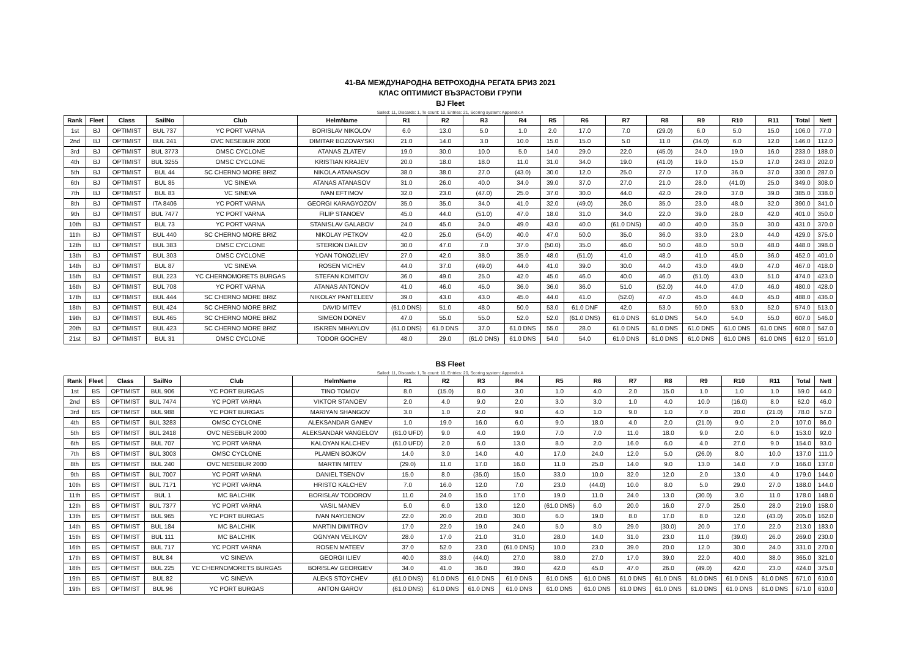41-ВА МЕЖДУНАРОДНА ВЕТРОХОДНА РЕГАТА БРИЗ 2021
КЛАС ОПТИМИСТ ВЪЗРАСТОВИ ГРУПИ
BJ Fleet
Sailed: 11, Discards: 1, To count: 10, Entries: 21, Scoring system: Appendix A
| Rank | Fleet | Class | SailNo | Club | HelmName | R1 | R2 | R3 | R4 | R5 | R6 | R7 | R8 | R9 | R10 | R11 | Total | Nett |
| --- | --- | --- | --- | --- | --- | --- | --- | --- | --- | --- | --- | --- | --- | --- | --- | --- | --- | --- |
| 1st | BJ | OPTIMIST | BUL 737 | YC PORT VARNA | BORISLAV NIKOLOV | 6.0 | 13.0 | 5.0 | 1.0 | 2.0 | 17.0 | 7.0 | (29.0) | 6.0 | 5.0 | 15.0 | 106.0 | 77.0 |
| 2nd | BJ | OPTIMIST | BUL 241 | OVC NESEBUR 2000 | DIMITAR BOZOVAYSKI | 21.0 | 14.0 | 3.0 | 10.0 | 15.0 | 15.0 | 5.0 | 11.0 | (34.0) | 6.0 | 12.0 | 146.0 | 112.0 |
| 3rd | BJ | OPTIMIST | BUL 3773 | OMSC CYCLONE | ATANAS ZLATEV | 19.0 | 30.0 | 10.0 | 5.0 | 14.0 | 29.0 | 22.0 | (45.0) | 24.0 | 19.0 | 16.0 | 233.0 | 188.0 |
| 4th | BJ | OPTIMIST | BUL 3255 | OMSC CYCLONE | KRISTIAN KRAJEV | 20.0 | 18.0 | 18.0 | 11.0 | 31.0 | 34.0 | 19.0 | (41.0) | 19.0 | 15.0 | 17.0 | 243.0 | 202.0 |
| 5th | BJ | OPTIMIST | BUL 44 | SC CHERNO MORE BRIZ | NIKOLA ATANASOV | 38.0 | 38.0 | 27.0 | (43.0) | 30.0 | 12.0 | 25.0 | 27.0 | 17.0 | 36.0 | 37.0 | 330.0 | 287.0 |
| 6th | BJ | OPTIMIST | BUL 85 | VC SINEVA | ATANAS ATANASOV | 31.0 | 26.0 | 40.0 | 34.0 | 39.0 | 37.0 | 27.0 | 21.0 | 28.0 | (41.0) | 25.0 | 349.0 | 308.0 |
| 7th | BJ | OPTIMIST | BUL 83 | VC SINEVA | IVAN EFTIMOV | 32.0 | 23.0 | (47.0) | 25.0 | 37.0 | 30.0 | 44.0 | 42.0 | 29.0 | 37.0 | 39.0 | 385.0 | 338.0 |
| 8th | BJ | OPTIMIST | ITA 8406 | YC PORT VARNA | GEORGI KARAGYOZOV | 35.0 | 35.0 | 34.0 | 41.0 | 32.0 | (49.0) | 26.0 | 35.0 | 23.0 | 48.0 | 32.0 | 390.0 | 341.0 |
| 9th | BJ | OPTIMIST | BUL 7477 | YC PORT VARNA | FILIP STANOEV | 45.0 | 44.0 | (51.0) | 47.0 | 18.0 | 31.0 | 34.0 | 22.0 | 39.0 | 28.0 | 42.0 | 401.0 | 350.0 |
| 10th | BJ | OPTIMIST | BUL 73 | YC PORT VARNA | STANISLAV GALABOV | 24.0 | 45.0 | 24.0 | 49.0 | 43.0 | 40.0 | (61.0 DNS) | 40.0 | 40.0 | 35.0 | 30.0 | 431.0 | 370.0 |
| 11th | BJ | OPTIMIST | BUL 440 | SC CHERNO MORE BRIZ | NIKOLAY PETKOV | 42.0 | 25.0 | (54.0) | 40.0 | 47.0 | 50.0 | 35.0 | 36.0 | 33.0 | 23.0 | 44.0 | 429.0 | 375.0 |
| 12th | BJ | OPTIMIST | BUL 383 | OMSC CYCLONE | STERION DAILOV | 30.0 | 47.0 | 7.0 | 37.0 | (50.0) | 35.0 | 46.0 | 50.0 | 48.0 | 50.0 | 48.0 | 448.0 | 398.0 |
| 13th | BJ | OPTIMIST | BUL 303 | OMSC CYCLONE | YOAN TONOZLIEV | 27.0 | 42.0 | 38.0 | 35.0 | 48.0 | (51.0) | 41.0 | 48.0 | 41.0 | 45.0 | 36.0 | 452.0 | 401.0 |
| 14th | BJ | OPTIMIST | BUL 87 | VC SINEVA | ROSEN VICHEV | 44.0 | 37.0 | (49.0) | 44.0 | 41.0 | 39.0 | 30.0 | 44.0 | 43.0 | 49.0 | 47.0 | 467.0 | 418.0 |
| 15th | BJ | OPTIMIST | BUL 223 | YC CHERNOMORETS BURGAS | STEFAN KOMITOV | 36.0 | 49.0 | 25.0 | 42.0 | 45.0 | 46.0 | 40.0 | 46.0 | (51.0) | 43.0 | 51.0 | 474.0 | 423.0 |
| 16th | BJ | OPTIMIST | BUL 708 | YC PORT VARNA | ATANAS ANTONOV | 41.0 | 46.0 | 45.0 | 36.0 | 36.0 | 36.0 | 51.0 | (52.0) | 44.0 | 47.0 | 46.0 | 480.0 | 428.0 |
| 17th | BJ | OPTIMIST | BUL 444 | SC CHERNO MORE BRIZ | NIKOLAY PANTELEEV | 39.0 | 43.0 | 43.0 | 45.0 | 44.0 | 41.0 | (52.0) | 47.0 | 45.0 | 44.0 | 45.0 | 488.0 | 436.0 |
| 18th | BJ | OPTIMIST | BUL 424 | SC CHERNO MORE BRIZ | DAVID MITEV | (61.0 DNS) | 51.0 | 48.0 | 50.0 | 53.0 | 61.0 DNF | 42.0 | 53.0 | 50.0 | 53.0 | 52.0 | 574.0 | 513.0 |
| 19th | BJ | OPTIMIST | BUL 465 | SC CHERNO MORE BRIZ | SIMEON DONEV | 47.0 | 55.0 | 55.0 | 52.0 | 52.0 | (61.0 DNS) | 61.0 DNS | 61.0 DNS | 54.0 | 54.0 | 55.0 | 607.0 | 546.0 |
| 20th | BJ | OPTIMIST | BUL 423 | SC CHERNO MORE BRIZ | ISKREN MIHAYLOV | (61.0 DNS) | 61.0 DNS | 37.0 | 61.0 DNS | 55.0 | 28.0 | 61.0 DNS | 61.0 DNS | 61.0 DNS | 61.0 DNS | 61.0 DNS | 608.0 | 547.0 |
| 21st | BJ | OPTIMIST | BUL 31 | OMSC CYCLONE | TODOR GOCHEV | 48.0 | 29.0 | (61.0 DNS) | 61.0 DNS | 54.0 | 54.0 | 61.0 DNS | 61.0 DNS | 61.0 DNS | 61.0 DNS | 61.0 DNS | 612.0 | 551.0 |
BS Fleet
Sailed: 11, Discards: 1, To count: 10, Entries: 20, Scoring system: Appendix A
| Rank | Fleet | Class | SailNo | Club | HelmName | R1 | R2 | R3 | R4 | R5 | R6 | R7 | R8 | R9 | R10 | R11 | Total | Nett |
| --- | --- | --- | --- | --- | --- | --- | --- | --- | --- | --- | --- | --- | --- | --- | --- | --- | --- | --- |
| 1st | BS | OPTIMIST | BUL 906 | YC PORT BURGAS | TINO TOMOV | 8.0 | (15.0) | 8.0 | 3.0 | 1.0 | 4.0 | 2.0 | 15.0 | 1.0 | 1.0 | 1.0 | 59.0 | 44.0 |
| 2nd | BS | OPTIMIST | BUL 7474 | YC PORT VARNA | VIKTOR STANOEV | 2.0 | 4.0 | 9.0 | 2.0 | 3.0 | 3.0 | 1.0 | 4.0 | 10.0 | (16.0) | 8.0 | 62.0 | 46.0 |
| 3rd | BS | OPTIMIST | BUL 988 | YC PORT BURGAS | MARIYAN SHANGOV | 3.0 | 1.0 | 2.0 | 9.0 | 4.0 | 1.0 | 9.0 | 1.0 | 7.0 | 20.0 | (21.0) | 78.0 | 57.0 |
| 4th | BS | OPTIMIST | BUL 3283 | OMSC CYCLONE | ALEKSANDAR GANEV | 1.0 | 19.0 | 16.0 | 6.0 | 9.0 | 18.0 | 4.0 | 2.0 | (21.0) | 9.0 | 2.0 | 107.0 | 86.0 |
| 5th | BS | OPTIMIST | BUL 2418 | OVC NESEBUR 2000 | ALEKSANDAR VANGELOV | (61.0 UFD) | 9.0 | 4.0 | 19.0 | 7.0 | 7.0 | 11.0 | 18.0 | 9.0 | 2.0 | 6.0 | 153.0 | 92.0 |
| 6th | BS | OPTIMIST | BUL 707 | YC PORT VARNA | KALOYAN KALCHEV | (61.0 UFD) | 2.0 | 6.0 | 13.0 | 8.0 | 2.0 | 16.0 | 6.0 | 4.0 | 27.0 | 9.0 | 154.0 | 93.0 |
| 7th | BS | OPTIMIST | BUL 3003 | OMSC CYCLONE | PLAMEN BOJKOV | 14.0 | 3.0 | 14.0 | 4.0 | 17.0 | 24.0 | 12.0 | 5.0 | (26.0) | 8.0 | 10.0 | 137.0 | 111.0 |
| 8th | BS | OPTIMIST | BUL 240 | OVC NESEBUR 2000 | MARTIN MITEV | (29.0) | 11.0 | 17.0 | 16.0 | 11.0 | 25.0 | 14.0 | 9.0 | 13.0 | 14.0 | 7.0 | 166.0 | 137.0 |
| 9th | BS | OPTIMIST | BUL 7007 | YC PORT VARNA | DANIEL TSENOV | 15.0 | 8.0 | (35.0) | 15.0 | 33.0 | 10.0 | 32.0 | 12.0 | 2.0 | 13.0 | 4.0 | 179.0 | 144.0 |
| 10th | BS | OPTIMIST | BUL 7171 | YC PORT VARNA | HRISTO KALCHEV | 7.0 | 16.0 | 12.0 | 7.0 | 23.0 | (44.0) | 10.0 | 8.0 | 5.0 | 29.0 | 27.0 | 188.0 | 144.0 |
| 11th | BS | OPTIMIST | BUL 1 | MC BALCHIK | BORISLAV TODOROV | 11.0 | 24.0 | 15.0 | 17.0 | 19.0 | 11.0 | 24.0 | 13.0 | (30.0) | 3.0 | 11.0 | 178.0 | 148.0 |
| 12th | BS | OPTIMIST | BUL 7377 | YC PORT VARNA | VASIL MANEV | 5.0 | 6.0 | 13.0 | 12.0 | (61.0 DNS) | 6.0 | 20.0 | 16.0 | 27.0 | 25.0 | 28.0 | 219.0 | 158.0 |
| 13th | BS | OPTIMIST | BUL 965 | YC PORT BURGAS | IVAN NAYDENOV | 22.0 | 20.0 | 20.0 | 30.0 | 6.0 | 19.0 | 8.0 | 17.0 | 8.0 | 12.0 | (43.0) | 205.0 | 162.0 |
| 14th | BS | OPTIMIST | BUL 184 | MC BALCHIK | MARTIN DIMITROV | 17.0 | 22.0 | 19.0 | 24.0 | 5.0 | 8.0 | 29.0 | (30.0) | 20.0 | 17.0 | 22.0 | 213.0 | 183.0 |
| 15th | BS | OPTIMIST | BUL 111 | MC BALCHIK | OGNYAN VELIKOV | 28.0 | 17.0 | 21.0 | 31.0 | 28.0 | 14.0 | 31.0 | 23.0 | 11.0 | (39.0) | 26.0 | 269.0 | 230.0 |
| 16th | BS | OPTIMIST | BUL 717 | YC PORT VARNA | ROSEN MATEEV | 37.0 | 52.0 | 23.0 | (61.0 DNS) | 10.0 | 23.0 | 39.0 | 20.0 | 12.0 | 30.0 | 24.0 | 331.0 | 270.0 |
| 17th | BS | OPTIMIST | BUL 84 | VC SINEVA | GEORGI ILIEV | 40.0 | 33.0 | (44.0) | 27.0 | 38.0 | 27.0 | 17.0 | 39.0 | 22.0 | 40.0 | 38.0 | 365.0 | 321.0 |
| 18th | BS | OPTIMIST | BUL 225 | YC CHERNOMORETS BURGAS | BORISLAV GEORGIEV | 34.0 | 41.0 | 36.0 | 39.0 | 42.0 | 45.0 | 47.0 | 26.0 | (49.0) | 42.0 | 23.0 | 424.0 | 375.0 |
| 19th | BS | OPTIMIST | BUL 82 | VC SINEVA | ALEKS STOYCHEV | (61.0 DNS) | 61.0 DNS | 61.0 DNS | 61.0 DNS | 61.0 DNS | 61.0 DNS | 61.0 DNS | 61.0 DNS | 61.0 DNS | 61.0 DNS | 61.0 DNS | 671.0 | 610.0 |
| 19th | BS | OPTIMIST | BUL 96 | YC PORT BURGAS | ANTON GAROV | (61.0 DNS) | 61.0 DNS | 61.0 DNS | 61.0 DNS | 61.0 DNS | 61.0 DNS | 61.0 DNS | 61.0 DNS | 61.0 DNS | 61.0 DNS | 61.0 DNS | 671.0 | 610.0 |